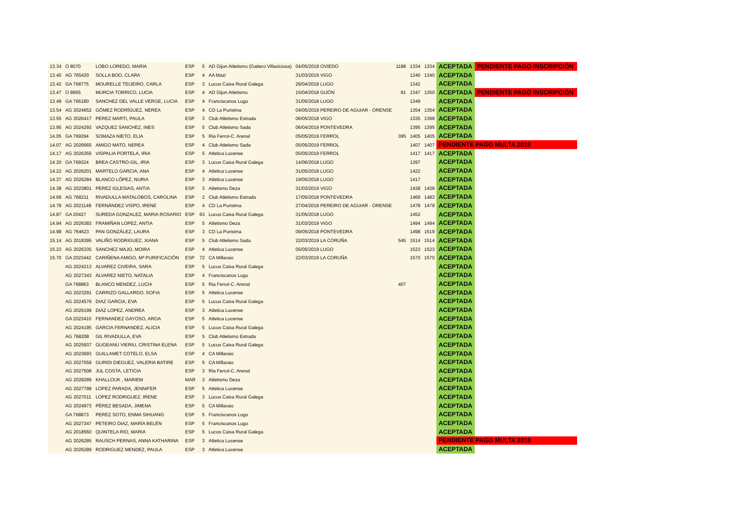| 13.34 | O 8070 | LOBO LOREDO, MARIA | ESP | 5 | AD Gijon Atletismo (Gaitero Villaviciosa) | 04/05/2019 OVIEDO | 1188 | 1334 | 1334 | ACEPTADA | PENDIENTE PAGO INSCRIPCIÓN |
| 13.40 | AG 765420 | SOLLA BOO, CLARA | ESP | 4 | AA Mazi | 31/03/2019 VIGO | | 1340 | 1340 | ACEPTADA | |
| 13.42 | GA 768775 | MOURELLE TEIJEIRO, CARLA | ESP | 3 | Lucus Caixa Rural Galega | 29/04/2018 LUGO | | 1342 | | ACEPTADA | |
| 13.47 | O 8955 | MURCIA TORRICO, LUCIA | ESP | 4 | AD Gijon Atletismo | 15/04/2018 GIJÓN | 81 | 1347 | 1350 | ACEPTADA | PENDIENTE PAGO INSCRIPCIÓN |
| 13.49 | GA 766180 | SANCHEZ DEL VALLE VERGE, LUCIA | ESP | 4 | Franciscanos Lugo | 31/05/2018 LUGO | | 1349 | | ACEPTADA | |
| 13.54 | AG 2024652 | GÓMEZ RODRÍGUEZ, NEREA | ESP | 4 | CD La Purisima | 04/05/2019 PEREIRO DE AGUIAR - ORENSE | | 1354 | 1354 | ACEPTADA | |
| 13.55 | AG 2026417 | PEREZ MARTI, PAULA | ESP | 3 | Club Atletismo Estrada | 06/05/2018 VIGO | | 1335 | 1398 | ACEPTADA | |
| 13.95 | AG 2024293 | VAZQUEZ SANCHEZ, INES | ESP | 5 | Club Atletismo Sada | 06/04/2019 PONTEVEDRA | | 1395 | 1395 | ACEPTADA | |
| 14.05 | GA 769294 | SOMAZA NIETO, ELIA | ESP | 5 | Ria Ferrol-C. Arenal | 05/05/2019 FERROL | 395 | 1405 | 1405 | ACEPTADA | |
| 14.07 | AG 2026665 | AMIGO MATO, NEREA | ESP | 4 | Club Atletismo Sada | 05/05/2019 FERROL | | 1407 | 1407 | PENDIENTE PAGO MULTA 2019 | |
| 14.17 | AG 2026355 | VISPALIA PORTELA, IRIA | ESP | 5 | Atletica Lucense | 05/05/2019 FERROL | | 1417 | 1417 | ACEPTADA | |
| 14.20 | GA 769324 | BREA CASTRO-GIL, IRIA | ESP | 3 | Lucus Caixa Rural Galega | 14/06/2018 LUGO | | 1397 | | ACEPTADA | |
| 14.22 | AG 2026201 | MARTELO GARCIA, ANA | ESP | 4 | Atletica Lucense | 31/05/2018 LUGO | | 1422 | | ACEPTADA | |
| 14.37 | AG 2026284 | BLANCO LÓPEZ, NURIA | ESP | 3 | Atletica Lucense | 19/05/2018 LUGO | | 1417 | | ACEPTADA | |
| 14.38 | AG 2023801 | PEREZ IGLESIAS, ANTIA | ESP | 3 | Atletismo Deza | 31/03/2019 VIGO | | 1438 | 1438 | ACEPTADA | |
| 14.69 | AG 768211 | RIVADULLA MATALOBOS, CAROLINA | ESP | 2 | Club Atletismo Estrada | 17/05/2018 PONTEVEDRA | | 1469 | 1483 | ACEPTADA | |
| 14.78 | AG 2021148 | FERNÁNDEZ VISPO, IRENE | ESP | 4 | CD La Purisima | 27/04/2019 PEREIRO DE AGUIAR - ORENSE | | 1478 | 1478 | ACEPTADA | |
| 14.87 | GA 20427 | SUREDA GONZALEZ, MARIA ROSARIO | ESP | 63 | Lucus Caixa Rural Galega | 31/05/2018 LUGO | | 1452 | | ACEPTADA | |
| 14.94 | AG 2026383 | FRAMIÑAN LOPEZ, ANTIA | ESP | 5 | Atletismo Deza | 31/03/2019 VIGO | | 1494 | 1494 | ACEPTADA | |
| 14.98 | AG 764623 | PAN GONZÁLEZ, LAURA | ESP | 3 | CD La Purisima | 09/05/2018 PONTEVEDRA | | 1498 | 1519 | ACEPTADA | |
| 15.14 | AG 2018395 | VALIÑO RODRIGUEZ, XIANA | ESP | 5 | Club Atletismo Sada | 22/03/2019 LA CORUÑA | 545 | 1514 | 1514 | ACEPTADA | |
| 15.23 | AG 2026335 | SANCHEZ MAJO, MOIRA | ESP | 4 | Atletica Lucense | 05/05/2019 LUGO | | 1523 | 1523 | ACEPTADA | |
| 15.70 | GA 2023442 | CARIÑENA AMIGO, Mª PURIFICACIÓN | ESP | 72 | CA Millaraio | 22/03/2019 LA CORUÑA | | 1570 | 1570 | ACEPTADA | |
| | AG 2024213 | ALVAREZ CIVEIRA, SARA | ESP | 5 | Lucus Caixa Rural Galega | | | | | ACEPTADA | |
| | AG 2027343 | ÁLVAREZ NIETO, NATALIA | ESP | 4 | Franciscanos Lugo | | | | | ACEPTADA | |
| | GA 768863 | BLANCO MENDEZ, LUCIA | ESP | 5 | Ria Ferrol-C. Arenal | | 407 | | | ACEPTADA | |
| | AG 2023291 | CARRIZO GALLARDO, SOFIA | ESP | 5 | Atletica Lucense | | | | | ACEPTADA | |
| | AG 2024576 | DIAZ GARCIA, EVA | ESP | 5 | Lucus Caixa Rural Galega | | | | | ACEPTADA | |
| | AG 2026199 | DIAZ LOPEZ, ANDREA | ESP | 3 | Atletica Lucense | | | | | ACEPTADA | |
| | GA 2023410 | FERNANDEZ GAYOSO, AROA | ESP | 5 | Atletica Lucense | | | | | ACEPTADA | |
| | AG 2024195 | GARCIA FERNANDEZ, ALICIA | ESP | 5 | Lucus Caixa Rural Galega | | | | | ACEPTADA | |
| | AG 768208 | GIL RIVADULLA, EVA | ESP | 5 | Club Atletismo Estrada | | | | | ACEPTADA | |
| | AG 2025937 | GUGEANU VIERIU, CRISTINA ELENA | ESP | 5 | Lucus Caixa Rural Galega | | | | | ACEPTADA | |
| | AG 2023693 | GUILLAMET COTELO, ELSA | ESP | 4 | CA Millaraio | | | | | ACEPTADA | |
| | AG 2027559 | GURIDI DIEGUEZ, VALERIA BATIRE | ESP | 5 | CA Millaraio | | | | | ACEPTADA | |
| | AG 2027508 | JUL COSTA, LETICIA | ESP | 3 | Ria Ferrol-C. Arenal | | | | | ACEPTADA | |
| | AG 2028289 | KHALLOUK , MARIEM | MAR | 3 | Atletismo Deza | | | | | ACEPTADA | |
| | AG 2027798 | LOPEZ PARADA, JENNIFER | ESP | 5 | Atletica Lucense | | | | | ACEPTADA | |
| | AG 2027011 | LOPEZ RODRIGUEZ, IRENE | ESP | 3 | Lucus Caixa Rural Galega | | | | | ACEPTADA | |
| | AG 2024973 | PÉREZ BESADA, JIMENA | ESP | 5 | CA Millaraio | | | | | ACEPTADA | |
| | GA 768873 | PEREZ SOTO, ENMA SIHUANG | ESP | 5 | Franciscanos Lugo | | | | | ACEPTADA | |
| | AG 2027347 | PETEIRO DIAZ, MARÍA BELÉN | ESP | 5 | Franciscanos Lugo | | | | | ACEPTADA | |
| | AG 2018560 | QUINTELA RIO, MARIA | ESP | 5 | Lucus Caixa Rural Galega | | | | | ACEPTADA | |
| | AG 2026285 | RAUSCH PERNAS, ANNA KATHARINA | ESP | 3 | Atletica Lucense | | | | | PENDIENTE PAGO MULTA 2018 | |
| | AG 2026289 | RODRIGUEZ MENDEZ, PAULA | ESP | 3 | Atletica Lucense | | | | | ACEPTADA | |